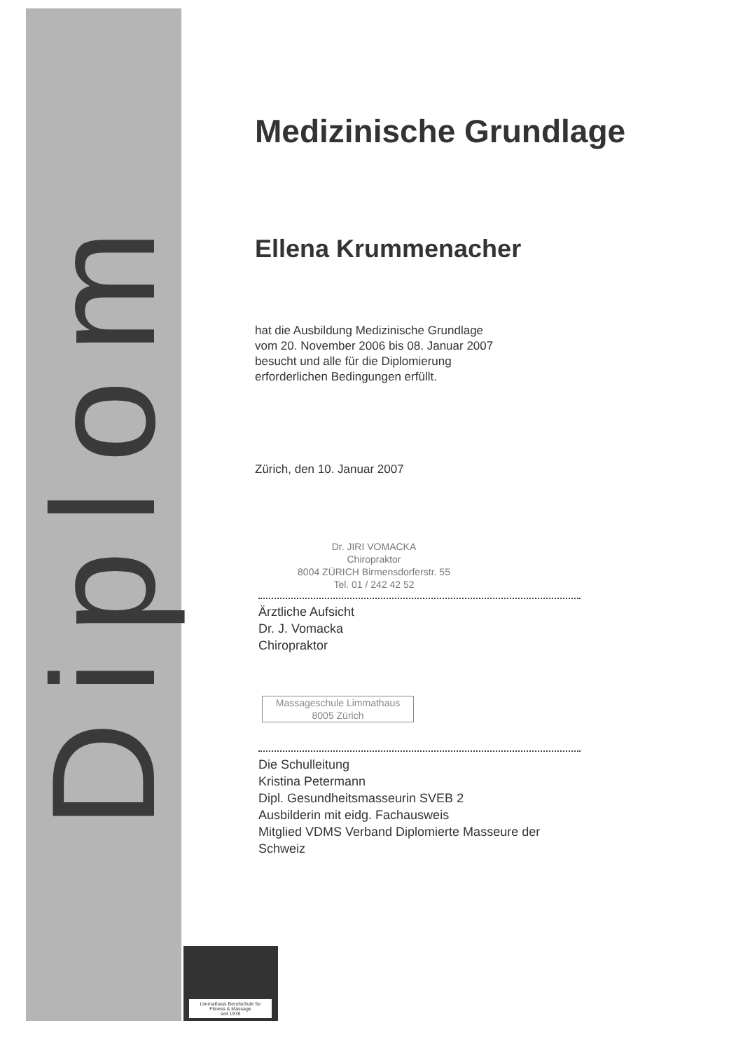Diplom
Medizinische Grundlage
Ellena Krummenacher
hat die Ausbildung Medizinische Grundlage
vom 20. November 2006 bis 08. Januar 2007
besucht und alle für die Diplomierung
erforderlichen Bedingungen erfüllt.
Zürich, den 10. Januar 2007
Dr. JIRI VOMACKA
Chiropraktor
8004 ZÜRICH Birmensdorferstr. 55
Tel. 01 / 242 42 52
Ärztliche Aufsicht
Dr. J. Vomacka
Chiropraktor
Massageschule Limmathaus
8005 Zürich
Die Schulleitung
Kristina Petermann
Dipl. Gesundheitsmasseurin SVEB 2
Ausbilderin mit eidg. Fachausweis
Mitglied VDMS Verband Diplomierte Masseure der Schweiz
Limmathaus Berufschule für
Fitness & Massage
seit 1978